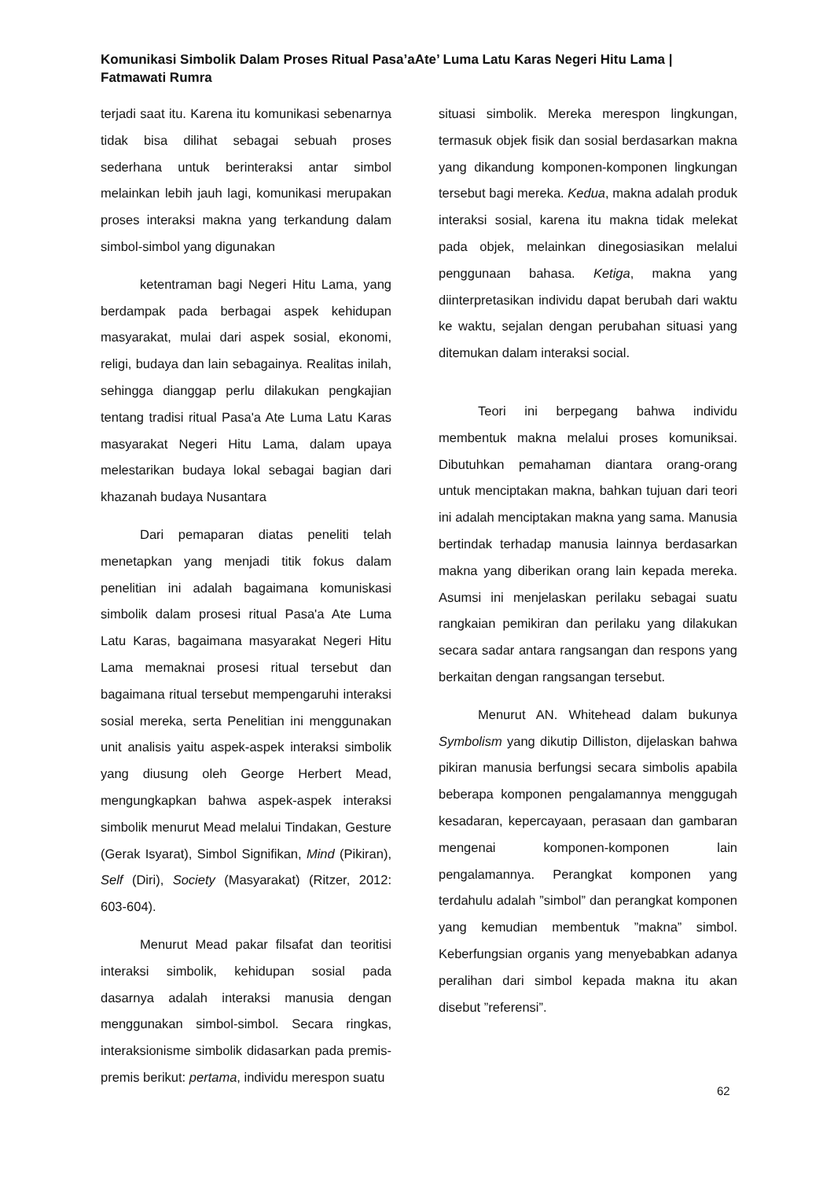Komunikasi Simbolik Dalam Proses Ritual Pasa’aAte’ Luma Latu Karas Negeri Hitu Lama | Fatmawati Rumra
terjadi saat itu. Karena itu komunikasi sebenarnya tidak bisa dilihat sebagai sebuah proses sederhana untuk berinteraksi antar simbol melainkan lebih jauh lagi, komunikasi merupakan proses interaksi makna yang terkandung dalam simbol-simbol yang digunakan
ketentraman bagi Negeri Hitu Lama, yang berdampak pada berbagai aspek kehidupan masyarakat, mulai dari aspek sosial, ekonomi, religi, budaya dan lain sebagainya. Realitas inilah, sehingga dianggap perlu dilakukan pengkajian tentang tradisi ritual Pasa'a Ate Luma Latu Karas masyarakat Negeri Hitu Lama, dalam upaya melestarikan budaya lokal sebagai bagian dari khazanah budaya Nusantara
Dari pemaparan diatas peneliti telah menetapkan yang menjadi titik fokus dalam penelitian ini adalah bagaimana komuniskasi simbolik dalam prosesi ritual Pasa'a Ate Luma Latu Karas, bagaimana masyarakat Negeri Hitu Lama memaknai prosesi ritual tersebut dan bagaimana ritual tersebut mempengaruhi interaksi sosial mereka, serta Penelitian ini menggunakan unit analisis yaitu aspek-aspek interaksi simbolik yang diusung oleh George Herbert Mead, mengungkapkan bahwa aspek-aspek interaksi simbolik menurut Mead melalui Tindakan, Gesture (Gerak Isyarat), Simbol Signifikan, Mind (Pikiran), Self (Diri), Society (Masyarakat) (Ritzer, 2012: 603-604).
Menurut Mead pakar filsafat dan teoritisi interaksi simbolik, kehidupan sosial pada dasarnya adalah interaksi manusia dengan menggunakan simbol-simbol. Secara ringkas, interaksionisme simbolik didasarkan pada premis-premis berikut: pertama, individu merespon suatu
situasi simbolik. Mereka merespon lingkungan, termasuk objek fisik dan sosial berdasarkan makna yang dikandung komponen-komponen lingkungan tersebut bagi mereka. Kedua, makna adalah produk interaksi sosial, karena itu makna tidak melekat pada objek, melainkan dinegosiasikan melalui penggunaan bahasa. Ketiga, makna yang diinterpretasikan individu dapat berubah dari waktu ke waktu, sejalan dengan perubahan situasi yang ditemukan dalam interaksi social.
Teori ini berpegang bahwa individu membentuk makna melalui proses komuniksai. Dibutuhkan pemahaman diantara orang-orang untuk menciptakan makna, bahkan tujuan dari teori ini adalah menciptakan makna yang sama. Manusia bertindak terhadap manusia lainnya berdasarkan makna yang diberikan orang lain kepada mereka. Asumsi ini menjelaskan perilaku sebagai suatu rangkaian pemikiran dan perilaku yang dilakukan secara sadar antara rangsangan dan respons yang berkaitan dengan rangsangan tersebut.
Menurut AN. Whitehead dalam bukunya Symbolism yang dikutip Dilliston, dijelaskan bahwa pikiran manusia berfungsi secara simbolis apabila beberapa komponen pengalamannya menggugah kesadaran, kepercayaan, perasaan dan gambaran mengenai komponen-komponen lain pengalamannya. Perangkat komponen yang terdahulu adalah ”simbol” dan perangkat komponen yang kemudian membentuk ”makna” simbol. Keberfungsian organis yang menyebabkan adanya peralihan dari simbol kepada makna itu akan disebut ”referensi”.
62